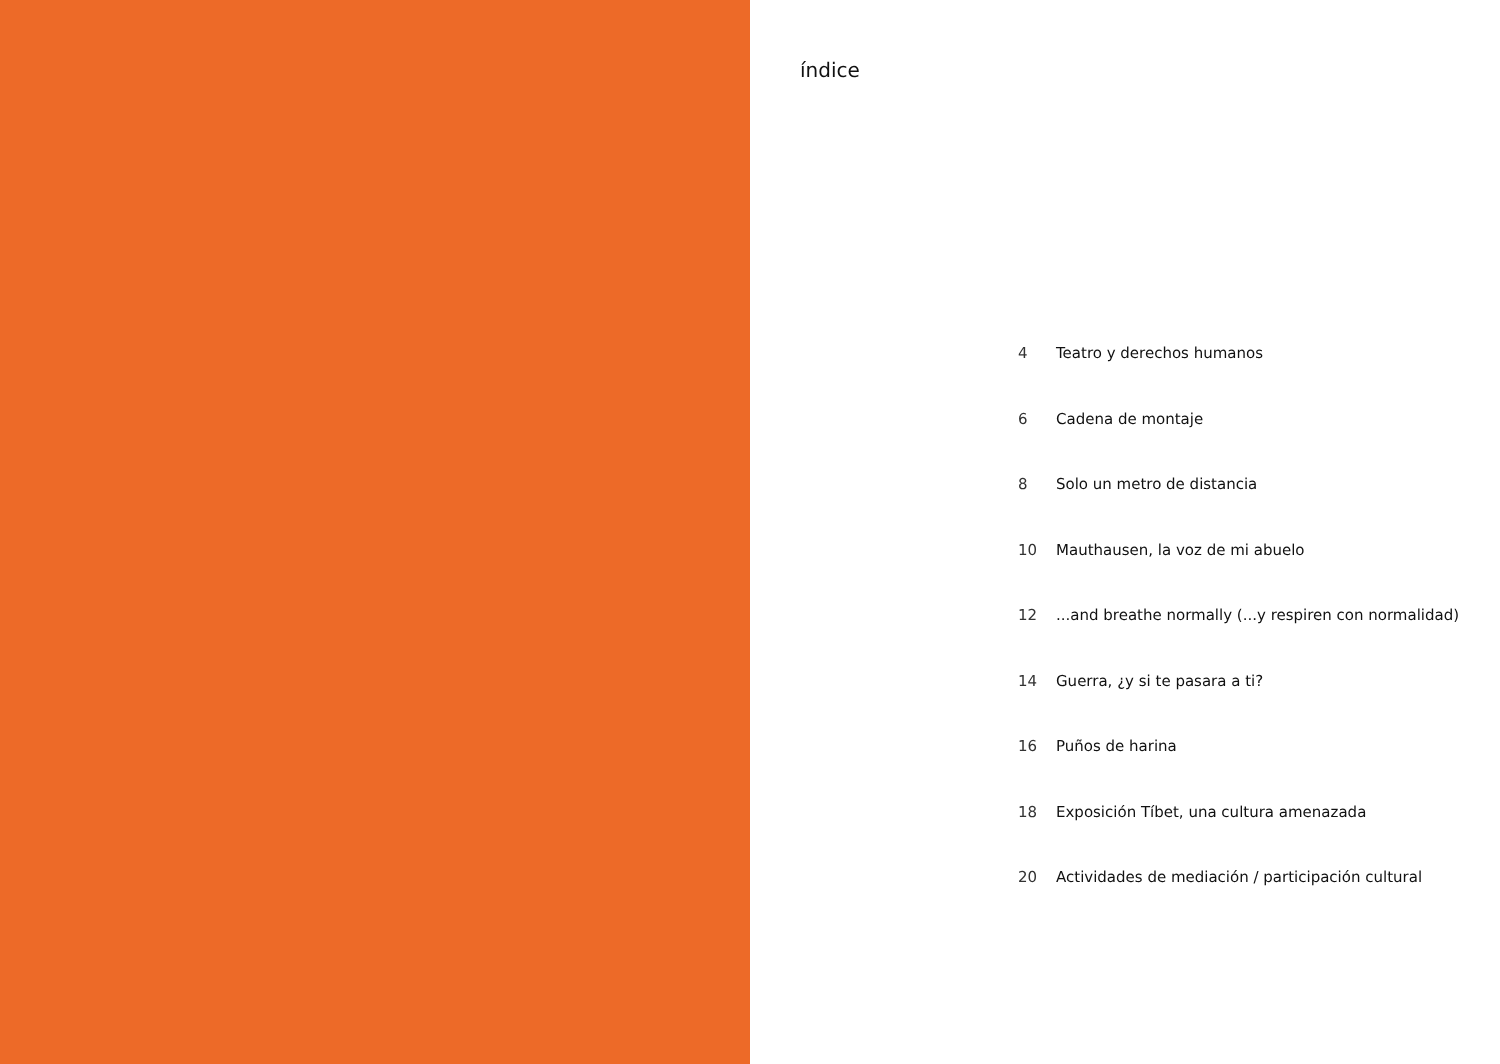índice
4 Teatro y derechos humanos
6 Cadena de montaje
8 Solo un metro de distancia
10 Mauthausen, la voz de mi abuelo
12...and breathe normally (...y respiren con normalidad)
14 Guerra, ¿y si te pasara a ti?
16 Puños de harina
18 Exposición Tíbet, una cultura amenazada
20 Actividades de mediación / participación cultural